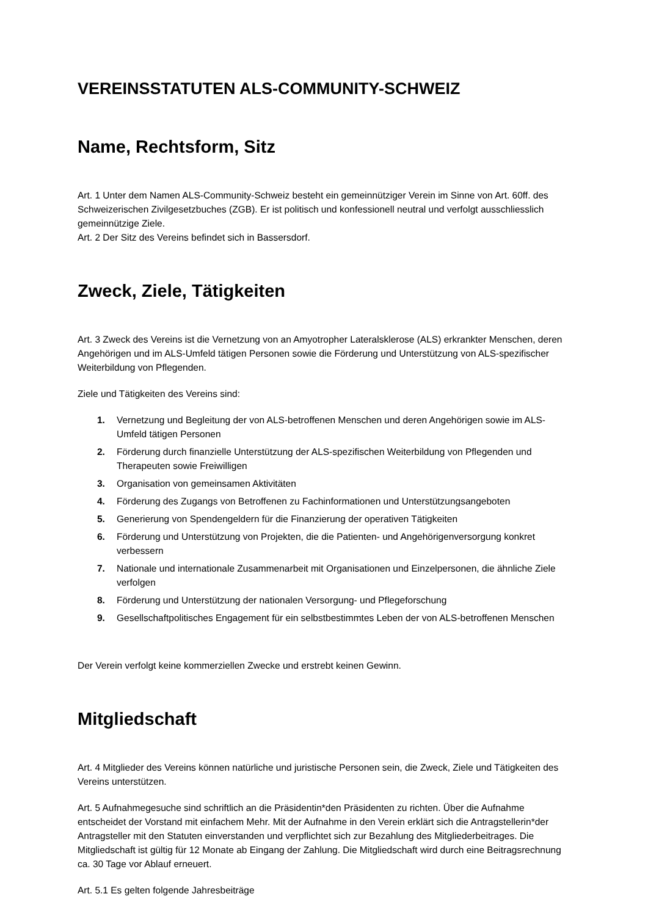VEREINSSTATUTEN ALS-COMMUNITY-SCHWEIZ
Name, Rechtsform, Sitz
Art. 1 Unter dem Namen ALS-Community-Schweiz besteht ein gemeinnütziger Verein im Sinne von Art. 60ff. des Schweizerischen Zivilgesetzbuches (ZGB). Er ist politisch und konfessionell neutral und verfolgt ausschliesslich gemeinnützige Ziele.
Art. 2 Der Sitz des Vereins befindet sich in Bassersdorf.
Zweck, Ziele, Tätigkeiten
Art. 3 Zweck des Vereins ist die Vernetzung von an Amyotropher Lateralsklerose (ALS) erkrankter Menschen, deren Angehörigen und im ALS-Umfeld tätigen Personen sowie die Förderung und Unterstützung von ALS-spezifischer Weiterbildung von Pflegenden.
Ziele und Tätigkeiten des Vereins sind:
1. Vernetzung und Begleitung der von ALS-betroffenen Menschen und deren Angehörigen sowie im ALS- Umfeld tätigen Personen
2. Förderung durch finanzielle Unterstützung der ALS-spezifischen Weiterbildung von Pflegenden und Therapeuten sowie Freiwilligen
3. Organisation von gemeinsamen Aktivitäten
4. Förderung des Zugangs von Betroffenen zu Fachinformationen und Unterstützungsangeboten
5. Generierung von Spendengeldern für die Finanzierung der operativen Tätigkeiten
6. Förderung und Unterstützung von Projekten, die die Patienten- und Angehörigenversorgung konkret verbessern
7. Nationale und internationale Zusammenarbeit mit Organisationen und Einzelpersonen, die ähnliche Ziele verfolgen
8. Förderung und Unterstützung der nationalen Versorgung- und Pflegeforschung
9. Gesellschaftpolitisches Engagement für ein selbstbestimmtes Leben der von ALS-betroffenen Menschen
Der Verein verfolgt keine kommerziellen Zwecke und erstrebt keinen Gewinn.
Mitgliedschaft
Art. 4 Mitglieder des Vereins können natürliche und juristische Personen sein, die Zweck, Ziele und Tätigkeiten des Vereins unterstützen.
Art. 5 Aufnahmegesuche sind schriftlich an die Präsidentin*den Präsidenten zu richten. Über die Aufnahme entscheidet der Vorstand mit einfachem Mehr. Mit der Aufnahme in den Verein erklärt sich die Antragstellerin*der Antragsteller mit den Statuten einverstanden und verpflichtet sich zur Bezahlung des Mitgliederbeitrages. Die Mitgliedschaft ist gültig für 12 Monate ab Eingang der Zahlung. Die Mitgliedschaft wird durch eine Beitragsrechnung ca. 30 Tage vor Ablauf erneuert.
Art. 5.1 Es gelten folgende Jahresbeiträge